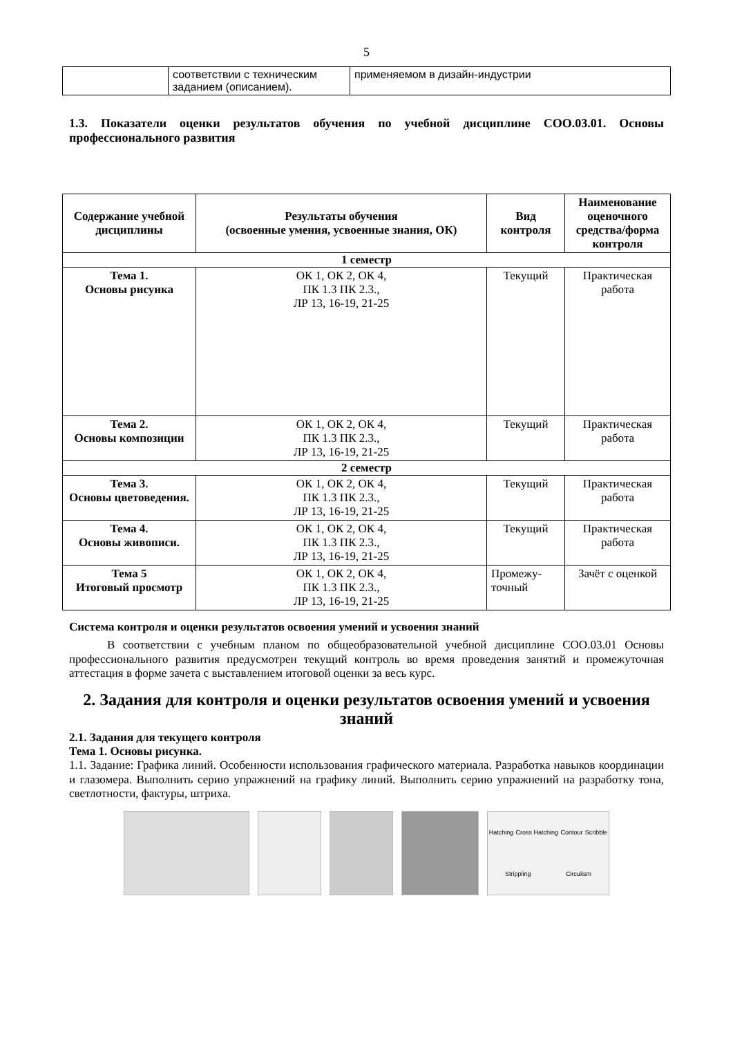5
| | соответствии с техническим заданием (описанием). | применяемом в дизайн-индустрии |
1.3. Показатели оценки результатов обучения по учебной дисциплине СОО.03.01. Основы профессионального развития
| Содержание учебной дисциплины | Результаты обучения (освоенные умения, усвоенные знания, ОК) | Вид контроля | Наименование оценочного средства/форма контроля |
| --- | --- | --- | --- |
| 1 семестр | | | |
| Тема 1. Основы рисунка | ОК 1, ОК 2, ОК 4, ПК 1.3 ПК 2.3., ЛР 13, 16-19, 21-25 | Текущий | Практическая работа |
| Тема 2. Основы композиции | ОК 1, ОК 2, ОК 4, ПК 1.3 ПК 2.3., ЛР 13, 16-19, 21-25 | Текущий | Практическая работа |
| 2 семестр | | | |
| Тема 3. Основы цветоведения. | ОК 1, ОК 2, ОК 4, ПК 1.3 ПК 2.3., ЛР 13, 16-19, 21-25 | Текущий | Практическая работа |
| Тема 4. Основы живописи. | ОК 1, ОК 2, ОК 4, ПК 1.3 ПК 2.3., ЛР 13, 16-19, 21-25 | Текущий | Практическая работа |
| Тема 5 Итоговый просмотр | ОК 1, ОК 2, ОК 4, ПК 1.3 ПК 2.3., ЛР 13, 16-19, 21-25 | Промежу-точный | Зачёт с оценкой |
Система контроля и оценки результатов освоения умений и усвоения знаний
В соответствии с учебным планом по общеобразовательной учебной дисциплине СОО.03.01 Основы профессионального развития предусмотрен текущий контроль во время проведения занятий и промежуточная аттестация в форме зачета с выставлением итоговой оценки за весь курс.
2. Задания для контроля и оценки результатов освоения умений и усвоения знаний
2.1. Задания для текущего контроля
Тема 1. Основы рисунка.
1.1. Задание: Графика линий. Особенности использования графического материала. Разработка навыков координации и глазомера. Выполнить серию упражнений на графику линий. Выполнить серию упражнений на разработку тона, светлотности, фактуры, штриха.
Hatching Cross Hatching Contour Scribble Strippling Circulism